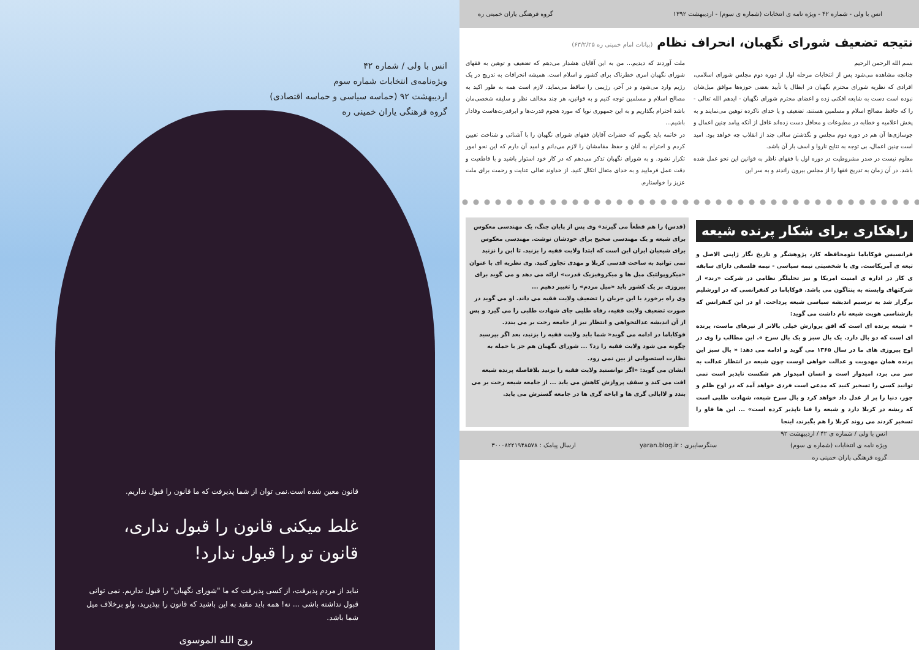انس با ولی / شماره ۴۲
ویژه‌نامه‌ی انتخابات شماره سوم
اردیبهشت ۹۲ (حماسه سیاسی و حماسه اقتصادی)
گروه فرهنگی یاران خمینی ره
قانون معین شده است.نمی توان از شما پذیرفت که ما قانون را قبول نداریم.
غلط میکنی قانون را قبول نداری،
قانون تو را قبول ندارد!
نباید از مردم پذیرفت، از کسی پذیرفت که ما "شورای نگهبان" را قبول نداریم. نمی توانی قبول نداشته باشی ... نه! همه باید مقید به این باشید که قانون را بپذیرید، ولو برخلاف میل شما باشد.
روح الله الموسوی
انس با ولی - شماره ۴۲ - ویژه نامه ی انتخابات (شماره ی سوم) - اردیبهشت ۱۳۹۲ گروه فرهنگی یاران خمینی ره
نتیجه تضعیف شورای نگهبان، انحراف نظام (بیانات امام خمینی ره ۶۳/۲/۲۵)
بسم الله الرحمن الرحیم
چنانچه مشاهده می‌شود پس از انتخابات مرحله اول از دوره دوم مجلس شورای اسلامی، افرادی که نظریه شورای محترم نگهبان در ابطال یا تأیید بعضی حوزه‌ها موافق میل‌شان نبوده است دست به شایعه افکنی زده و اعضای محترم شورای نگهبان - ایدهم الله تعالی - را که حافظ مصالح اسلام و مسلمین هستند، تضعیف و یا خدای ناکرده توهین می‌نمایند و به پخش اعلامیه و خطابه در مطبوعات و محافل دست زده‌اند غافل از آنکه پیامد چنین اعمال و جوسازی‌ها آن هم در دوره دوم مجلس و نگذشتن سالی چند از انقلاب چه خواهد بود. امید است چنین اعمال، بی توجه به نتایج ناروا و اسف بار آن باشد.
معلوم نیست در صدر مشروطیت در دوره اول با فقهای ناظر به قوانین این نحو عمل شده باشد. در آن زمان به تدریج فقها را از مجلس بیرون راندند و به سر این
ملت آوردند که دیدیم... من به این آقایان هشدار می‌دهم که تضعیف و توهین به فقهای شورای نگهبان امری خطرناک برای کشور و اسلام است. همیشه انحرافات به تدریج در یک رژیم وارد می‌شود و در آخر، رژیمی را ساقط می‌نماید. لازم است همه به طور اکید به مصالح اسلام و مسلمین توجه کنیم و به قوانین، هر چند مخالف نظر و سلیقه شخصی‌مان باشد احترام بگذاریم و به این جمهوری نوپا که مورد هجوم قدرت‌ها و ابرقدرت‌هاست وفادار باشیم...
در خاتمه باید بگویم که حضرات آقایان فقهای شورای نگهبان را با آشنائی و شناخت تعیین کردم و احترام به آنان و حفظ مقامشان را لازم می‌دانم و امید آن دارم که این نحو امور تکرار نشود. و به شورای نگهبان تذکر می‌دهم که در کار خود استوار باشید و با قاطعیت و دقت عمل فرمایید و به خدای متعال اتکال کنید. از خداوند تعالی عنایت و رحمت برای ملت عزیز را خواستارم.
راهکاری برای شکار پرنده شیعه
فرانسیس فوکایاما نئومحافظه کار، پژوهشگر و تاریخ نگار ژاپنی الاصل و تبعه ی آمریکاست. وی با شخصیتی نیمه سیاسی - نیمه فلسفی دارای سابقه ی کار در اداره ی امنیت امریکا و نیز تحلیلگر نظامی در شرکت «رند» از شرکتهای وابسته به پنتاگون می باشد. فوکایاما در کنفرانسی که در اورشلیم برگزار شد به ترسیم اندیشه سیاسی شیعه پرداخت. او در این کنفرانس که بازشناسی هویت شیعه نام داشت می گوید:
« شیعه پرنده ای است که افق پروازش خیلی بالاتر از تیرهای ماست، پرنده ای است که دو بال دارد. یک بال سبز و یک بال سرخ ». این مطالب را وی در اوج پیروزی های ما در سال ۱۳۶۵ می گوید و ادامه می دهد: « بال سبز این پرنده همان مهدویت و عدالت خواهی اوست چون شیعه در انتظار عدالت به سر می برد، امیدوار است و انسان امیدوار هم شکست ناپذیر است نمی توانید کسی را تسخیر کنید که مدعی است فردی خواهد آمد که در اوج ظلم و جور، دنیا را پر از عدل داد خواهد کرد و بال سرخ شیعه، شهادت طلبی است که ریشه در کربلا دارد و شیعه را فنا ناپذیر کرده است» ... این ها فاو را تسخیر کردند می روند کربلا را هم بگیرند، اینجا
(قدس) را هم قطعاً می گیرند» وی پس از پایان جنگ، یک مهندسی معکوس برای شیعه و یک مهندسی صحیح برای خودشان نوشت. مهندسی معکوس برای شیعیان ایران این است که ابتدا ولایت فقیه را بزنید. تا این را نزنید نمی توانید به ساحت قدسی کربلا و مهدی تجاوز کنید. وی نظریه ای با عنوان «میکروپولتیک میل ها و میکروفیزیک قدرت» ارائه می دهد و می گوید برای پیروزی بر یک کشور باید «میل مردم» را تغییر دهیم ...
وی راه برخورد با این جریان را تضعیف ولایت فقیه می داند. او می گوید در صورت تضعیف ولایت فقیه، رفاه طلبی جای شهادت طلبی را می گیرد و پس از آن اندیشه عدالتخواهی و انتظار نیز از جامعه رخت بر می بندد.
فوکایاما در ادامه می گوید« شما باید ولایت فقیه را بزنید، بعد اگر بپرسید چگونه می شود ولایت فقیه را زد؟ ... شورای نگهبان هم جز با حمله به نظارت استصوابی از بین نمی رود.
ایشان می گوید: «اگر توانستید ولایت فقیه را بزنید بلافاصله پرنده شیعه افت می کند و سقف پروازش کاهش می یابد ... از جامعه شیعه رخت بر می بندد و لاابالی گری ها و اباحه گری ها در جامعه گسترش می یابد.
انس با ولی / شماره ی ۴۲ / اردیبهشت ۹۲
ویژه نامه ی انتخابات (شماره ی سوم)
گروه فرهنگی یاران خمینی ره سنگرسایبری : yaran.blog.ir ارسال پیامک : ۳۰۰۰۸۲۲۱۹۴۸۵۷۸